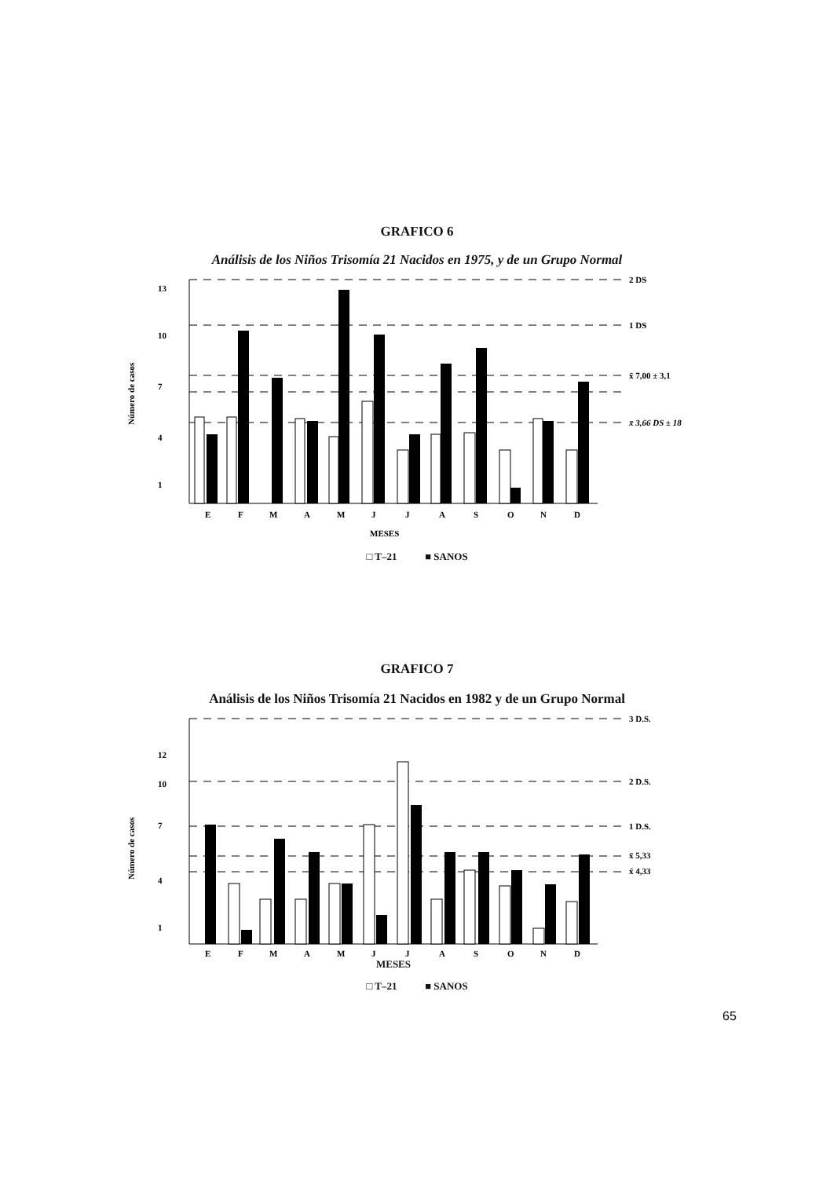GRAFICO 6
Análisis de los Niños Trisomía 21 Nacidos en 1975, y de un Grupo Normal
13
10
7
4
1
Número de casos
2 DS
1 DS
x̄ 7,00 ± 3,1
x̄ 3,66 DS ± 18
E
F
M
A
M
J
J
A
S
O
N
D
MESES
□ T–21 ■ SANOS
GRAFICO 7
Análisis de los Niños Trisomía 21 Nacidos en 1982 y de un Grupo Normal
12
10
7
4
1
Número de casos
3 D.S.
2 D.S.
1 D.S.
x̄ 5,33
x̄ 4,33
E
F
M
A
M
J
J
A
S
O
N
D
MESES
□ T–21 ■ SANOS
65